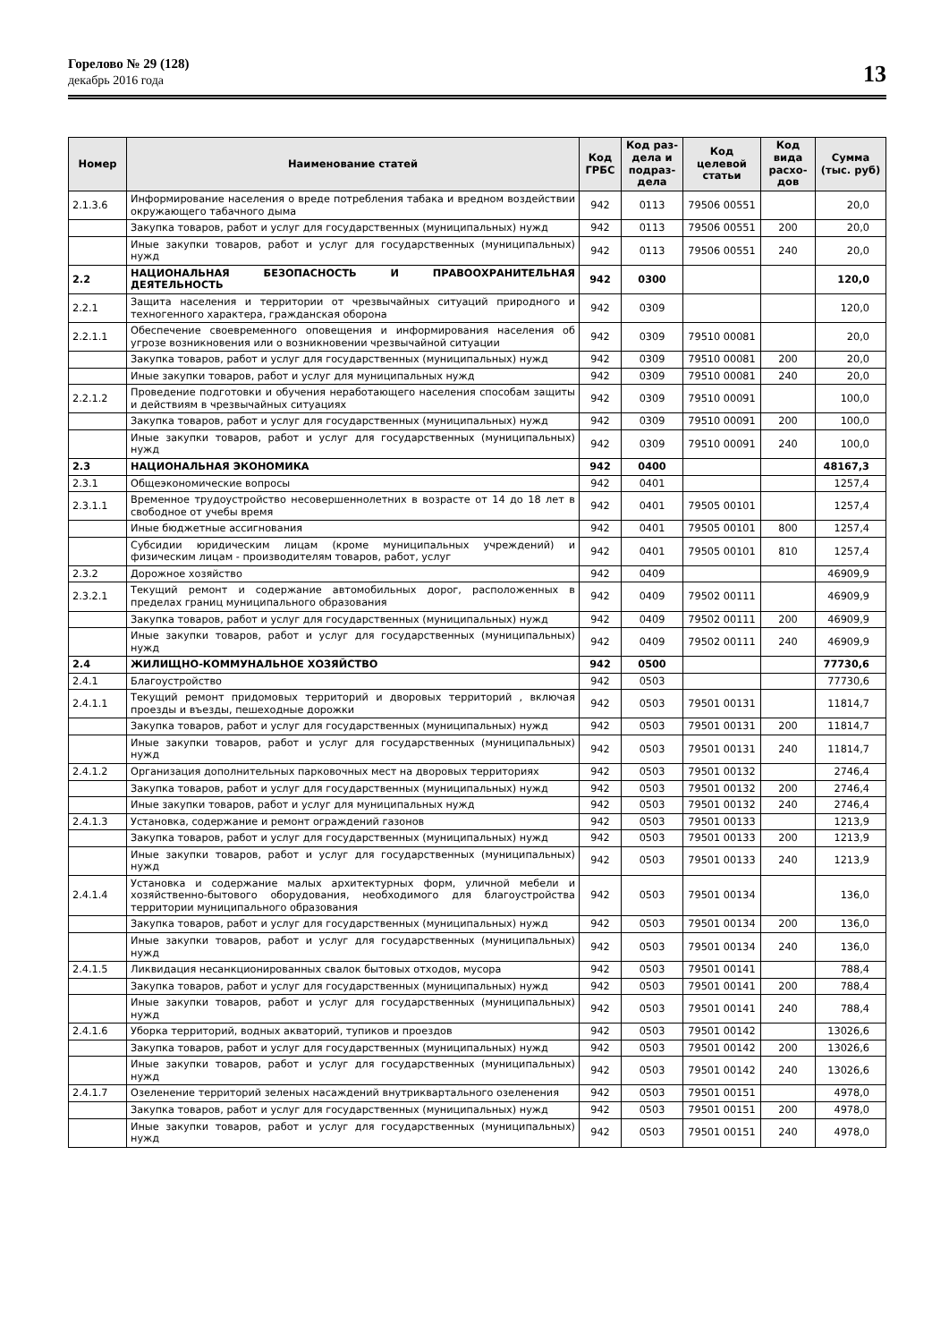Горелово № 29 (128)
декабрь 2016 года
13
| Номер | Наименование статей | Код ГРБС | Код раз-дела и подраз-дела | Код целевой статьи | Код вида расхо-дов | Сумма (тыс. руб) |
| --- | --- | --- | --- | --- | --- | --- |
| 2.1.3.6 | Информирование населения о вреде потребления табака и вредном воздействии окружающего табачного дыма | 942 | 0113 | 79506 00551 | | 20,0 |
| | Закупка товаров, работ и услуг для государственных (муниципальных) нужд | 942 | 0113 | 79506 00551 | 200 | 20,0 |
| | Иные закупки товаров, работ и услуг для государственных (муниципальных) нужд | 942 | 0113 | 79506 00551 | 240 | 20,0 |
| 2.2 | НАЦИОНАЛЬНАЯ БЕЗОПАСНОСТЬ И ПРАВООХРАНИТЕЛЬНАЯ ДЕЯТЕЛЬНОСТЬ | 942 | 0300 | | | 120,0 |
| 2.2.1 | Защита населения и территории от чрезвычайных ситуаций природного и техногенного характера, гражданская оборона | 942 | 0309 | | | 120,0 |
| 2.2.1.1 | Обеспечение своевременного оповещения и информирования населения об угрозе возникновения или о возникновении чрезвычайной ситуации | 942 | 0309 | 79510 00081 | | 20,0 |
| | Закупка товаров, работ и услуг для государственных (муниципальных) нужд | 942 | 0309 | 79510 00081 | 200 | 20,0 |
| | Иные закупки товаров, работ и услуг для муниципальных нужд | 942 | 0309 | 79510 00081 | 240 | 20,0 |
| 2.2.1.2 | Проведение подготовки и обучения неработающего населения способам защиты и действиям в чрезвычайных ситуациях | 942 | 0309 | 79510 00091 | | 100,0 |
| | Закупка товаров, работ и услуг для государственных (муниципальных) нужд | 942 | 0309 | 79510 00091 | 200 | 100,0 |
| | Иные закупки товаров, работ и услуг для государственных (муниципальных) нужд | 942 | 0309 | 79510 00091 | 240 | 100,0 |
| 2.3 | НАЦИОНАЛЬНАЯ ЭКОНОМИКА | 942 | 0400 | | | 48167,3 |
| 2.3.1 | Общеэкономические вопросы | 942 | 0401 | | | 1257,4 |
| 2.3.1.1 | Временное трудоустройство несовершеннолетних в возрасте от 14 до 18 лет в свободное от учебы время | 942 | 0401 | 79505 00101 | | 1257,4 |
| | Иные бюджетные ассигнования | 942 | 0401 | 79505 00101 | 800 | 1257,4 |
| | Субсидии юридическим лицам (кроме муниципальных учреждений) и физическим лицам - производителям товаров, работ, услуг | 942 | 0401 | 79505 00101 | 810 | 1257,4 |
| 2.3.2 | Дорожное хозяйство | 942 | 0409 | | | 46909,9 |
| 2.3.2.1 | Текущий ремонт и содержание автомобильных дорог, расположенных в пределах границ муниципального образования | 942 | 0409 | 79502 00111 | | 46909,9 |
| | Закупка товаров, работ и услуг для государственных (муниципальных) нужд | 942 | 0409 | 79502 00111 | 200 | 46909,9 |
| | Иные закупки товаров, работ и услуг для государственных (муниципальных) нужд | 942 | 0409 | 79502 00111 | 240 | 46909,9 |
| 2.4 | ЖИЛИЩНО-КОММУНАЛЬНОЕ ХОЗЯЙСТВО | 942 | 0500 | | | 77730,6 |
| 2.4.1 | Благоустройство | 942 | 0503 | | | 77730,6 |
| 2.4.1.1 | Текущий ремонт придомовых территорий и дворовых территорий , включая проезды и въезды, пешеходные дорожки | 942 | 0503 | 79501 00131 | | 11814,7 |
| | Закупка товаров, работ и услуг для государственных (муниципальных) нужд | 942 | 0503 | 79501 00131 | 200 | 11814,7 |
| | Иные закупки товаров, работ и услуг для государственных (муниципальных) нужд | 942 | 0503 | 79501 00131 | 240 | 11814,7 |
| 2.4.1.2 | Организация дополнительных парковочных мест на дворовых территориях | 942 | 0503 | 79501 00132 | | 2746,4 |
| | Закупка товаров, работ и услуг для государственных (муниципальных) нужд | 942 | 0503 | 79501 00132 | 200 | 2746,4 |
| | Иные закупки товаров, работ и услуг для муниципальных нужд | 942 | 0503 | 79501 00132 | 240 | 2746,4 |
| 2.4.1.3 | Установка, содержание и ремонт ограждений газонов | 942 | 0503 | 79501 00133 | | 1213,9 |
| | Закупка товаров, работ и услуг для государственных (муниципальных) нужд | 942 | 0503 | 79501 00133 | 200 | 1213,9 |
| | Иные закупки товаров, работ и услуг для государственных (муниципальных) нужд | 942 | 0503 | 79501 00133 | 240 | 1213,9 |
| 2.4.1.4 | Установка и содержание малых архитектурных форм, уличной мебели и хозяйственно-бытового оборудования, необходимого для благоустройства территории муниципального образования | 942 | 0503 | 79501 00134 | | 136,0 |
| | Закупка товаров, работ и услуг для государственных (муниципальных) нужд | 942 | 0503 | 79501 00134 | 200 | 136,0 |
| | Иные закупки товаров, работ и услуг для государственных (муниципальных) нужд | 942 | 0503 | 79501 00134 | 240 | 136,0 |
| 2.4.1.5 | Ликвидация несанкционированных свалок бытовых отходов, мусора | 942 | 0503 | 79501 00141 | | 788,4 |
| | Закупка товаров, работ и услуг для государственных (муниципальных) нужд | 942 | 0503 | 79501 00141 | 200 | 788,4 |
| | Иные закупки товаров, работ и услуг для государственных (муниципальных) нужд | 942 | 0503 | 79501 00141 | 240 | 788,4 |
| 2.4.1.6 | Уборка территорий, водных акваторий, тупиков и проездов | 942 | 0503 | 79501 00142 | | 13026,6 |
| | Закупка товаров, работ и услуг для государственных (муниципальных) нужд | 942 | 0503 | 79501 00142 | 200 | 13026,6 |
| | Иные закупки товаров, работ и услуг для государственных (муниципальных) нужд | 942 | 0503 | 79501 00142 | 240 | 13026,6 |
| 2.4.1.7 | Озеленение территорий зеленых насаждений внутриквартального озеленения | 942 | 0503 | 79501 00151 | | 4978,0 |
| | Закупка товаров, работ и услуг для государственных (муниципальных) нужд | 942 | 0503 | 79501 00151 | 200 | 4978,0 |
| | Иные закупки товаров, работ и услуг для государственных (муниципальных) нужд | 942 | 0503 | 79501 00151 | 240 | 4978,0 |